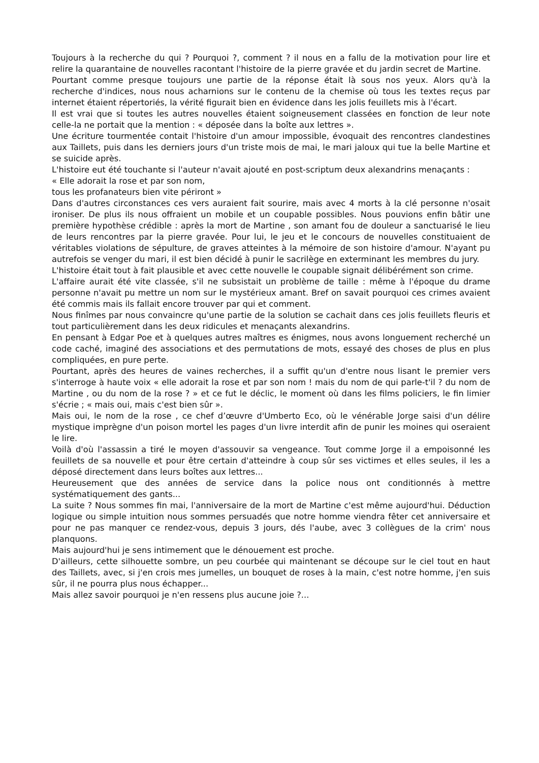Toujours à la recherche du qui ? Pourquoi ?, comment ? il nous en a fallu de la motivation pour lire et relire la quarantaine de nouvelles racontant l'histoire de la pierre gravée et du jardin secret de Martine.
Pourtant comme presque toujours une partie de la réponse était là sous nos yeux. Alors qu'à la recherche d'indices, nous nous acharnions sur le contenu de la chemise où tous les textes reçus par internet étaient répertoriés, la vérité figurait bien en évidence dans les jolis feuillets mis à l'écart.
Il est vrai que si toutes les autres nouvelles étaient soigneusement classées en fonction de leur note celle-la ne portait que la mention : « déposée dans la boîte aux lettres ».
Une écriture tourmentée contait l'histoire d'un amour impossible, évoquait des rencontres clandestines aux Taillets, puis dans les derniers jours d'un triste mois de mai, le mari jaloux qui tue la belle Martine et se suicide après.
L'histoire eut été touchante si l'auteur n'avait ajouté en post-scriptum deux alexandrins menaçants :
« Elle adorait la rose et par son nom,
tous les profanateurs bien vite périront »
Dans d'autres circonstances ces vers auraient fait sourire, mais avec 4 morts à la clé personne n'osait ironiser. De plus ils nous offraient un mobile et un coupable possibles. Nous pouvions enfin bâtir une première hypothèse crédible : après la mort de Martine , son amant fou de douleur a sanctuarisé le lieu de leurs rencontres par la pierre gravée. Pour lui, le jeu et le concours de nouvelles constituaient de véritables violations de sépulture, de graves atteintes à la mémoire de son histoire d'amour. N'ayant pu autrefois se venger du mari, il est bien décidé à punir le sacrilège en exterminant les membres du jury.
L'histoire était tout à fait plausible et avec cette nouvelle le coupable signait délibérément son crime.
L'affaire aurait été vite classée, s'il ne subsistait un problème de taille : même à l'époque du drame personne n'avait pu mettre un nom sur le mystérieux amant. Bref on savait pourquoi ces crimes avaient été commis mais ils fallait encore trouver par qui et comment.
Nous finîmes par nous convaincre qu'une partie de la solution se cachait dans ces jolis feuillets fleuris et tout particulièrement dans les deux ridicules et menaçants alexandrins.
En pensant à Edgar Poe et à quelques autres maîtres es énigmes, nous avons longuement recherché un code caché, imaginé des associations et des permutations de mots, essayé des choses de plus en plus compliquées, en pure perte.
Pourtant, après des heures de vaines recherches, il a suffit qu'un d'entre nous lisant le premier vers s'interroge à haute voix « elle adorait la rose et par son nom ! mais du nom de qui parle-t'il ? du nom de Martine , ou du nom de la rose ? » et ce fut le déclic, le moment où dans les films policiers, le fin limier s'écrie ; « mais oui, mais c'est bien sûr ».
Mais oui, le nom de la rose , ce chef d’œuvre d'Umberto Eco, où le vénérable Jorge saisi d'un délire mystique imprègne d'un poison mortel les pages d'un livre interdit afin de punir les moines qui oseraient le lire.
Voilà d'où l'assassin a tiré le moyen d'assouvir sa vengeance. Tout comme Jorge il a empoisonné les feuillets de sa nouvelle et pour être certain d'atteindre à coup sûr ses victimes et elles seules, il les a déposé directement dans leurs boîtes aux lettres...
Heureusement que des années de service dans la police nous ont conditionnés à mettre systématiquement des gants...
La suite ? Nous sommes fin mai, l'anniversaire de la mort de Martine c'est même aujourd'hui. Déduction logique ou simple intuition nous sommes persuadés que notre homme viendra fêter cet anniversaire et pour ne pas manquer ce rendez-vous, depuis 3 jours, dés l'aube, avec 3 collègues de la crim' nous planquons.
Mais aujourd'hui je sens intimement que le dénouement est proche.
D'ailleurs, cette silhouette sombre, un peu courbée qui maintenant se découpe sur le ciel tout en haut des Taillets, avec, si j'en crois mes jumelles, un bouquet de roses à la main, c'est notre homme, j'en suis sûr, il ne pourra plus nous échapper...
Mais allez savoir pourquoi je n'en ressens plus aucune joie ?...